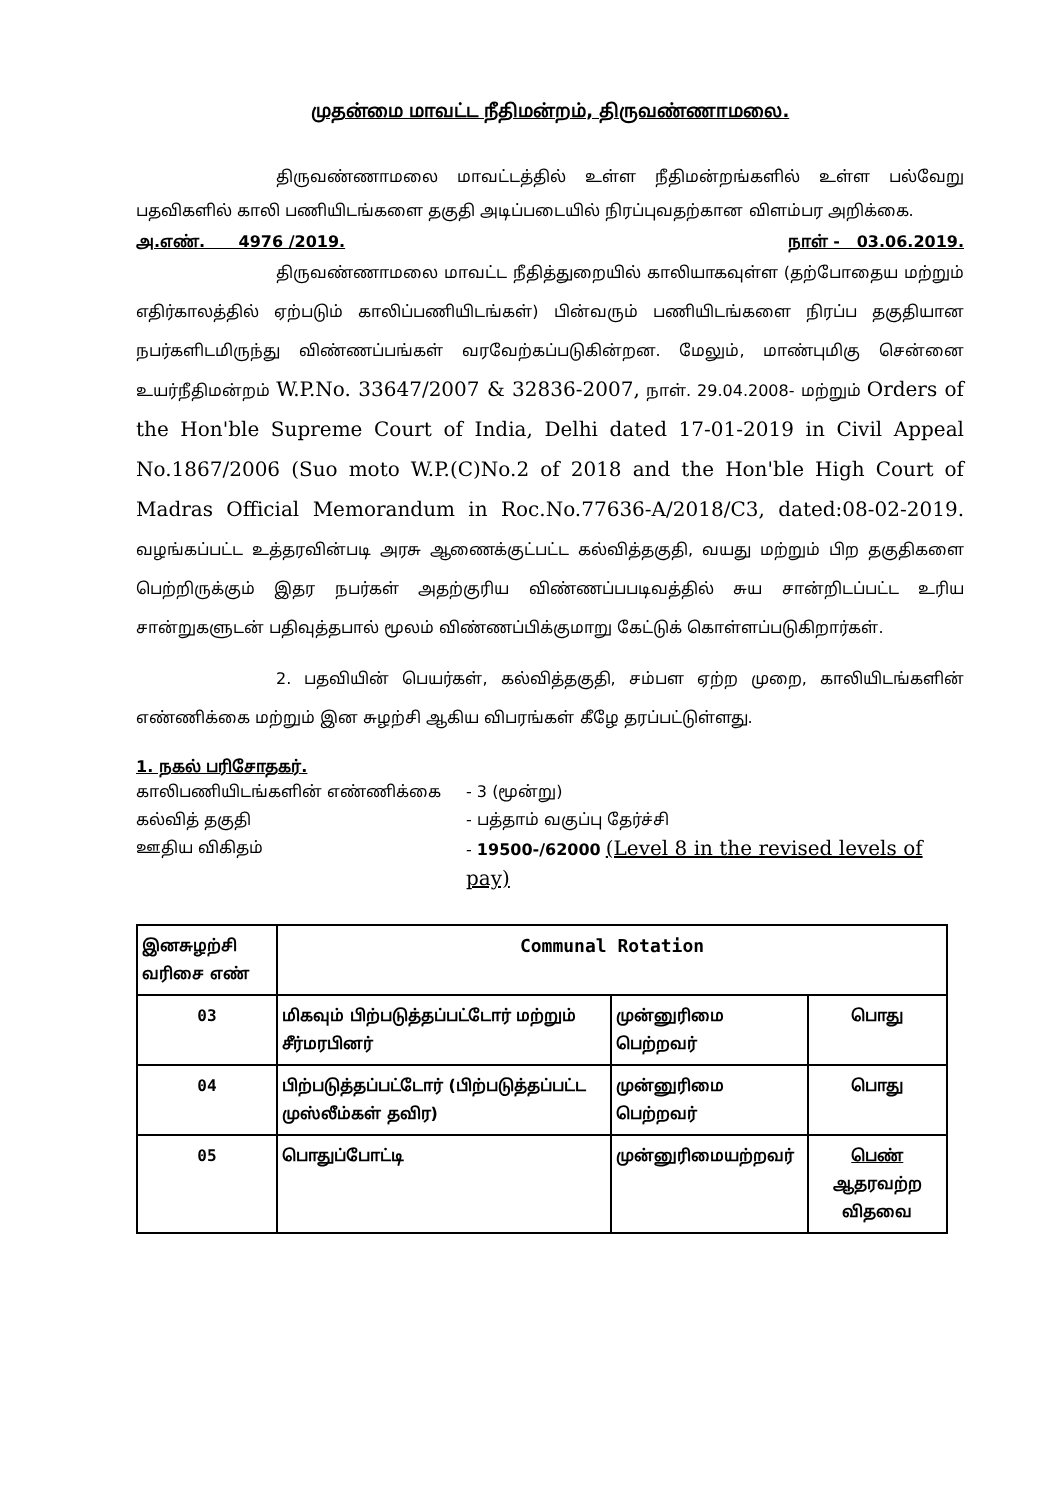முதன்மை மாவட்ட நீதிமன்றம், திருவண்ணாமலை.
திருவண்ணாமலை மாவட்டத்தில் உள்ள நீதிமன்றங்களில் உள்ள பல்வேறு பதவிகளில் காலி பணியிடங்களை தகுதி அடிப்படையில் நிரப்புவதற்கான விளம்பர அறிக்கை.
அ.எண். 4976 /2019. நாள் - 03.06.2019.
திருவண்ணாமலை மாவட்ட நீதித்துறையில் காலியாகவுள்ள (தற்போதைய மற்றும் எதிர்காலத்தில் ஏற்படும் காலிப்பணியிடங்கள்) பின்வரும் பணியிடங்களை நிரப்ப தகுதியான நபர்களிடமிருந்து விண்ணப்பங்கள் வரவேற்கப்படுகின்றன. மேலும், மாண்புமிகு சென்னை உயர்நீதிமன்றம் W.P.No. 33647/2007 & 32836-2007, நாள். 29.04.2008- மற்றும் Orders of the Hon'ble Supreme Court of India, Delhi dated 17-01-2019 in Civil Appeal No.1867/2006 (Suo moto W.P.(C)No.2 of 2018 and the Hon'ble High Court of Madras Official Memorandum in Roc.No.77636-A/2018/C3, dated:08-02-2019. வழங்கப்பட்ட உத்தரவின்படி அரசு ஆணைக்குட்பட்ட கல்வித்தகுதி, வயது மற்றும் பிற தகுதிகளை பெற்றிருக்கும் இதர நபர்கள் அதற்குரிய விண்ணப்பபடிவத்தில் சுய சான்றிடப்பட்ட உரிய சான்றுகளுடன் பதிவுத்தபால் மூலம் விண்ணப்பிக்குமாறு கேட்டுக் கொள்ளப்படுகிறார்கள்.
2. பதவியின் பெயர்கள், கல்வித்தகுதி, சம்பள ஏற்ற முறை, காலியிடங்களின் எண்ணிக்கை மற்றும் இன சுழற்சி ஆகிய விபரங்கள் கீழே தரப்பட்டுள்ளது.
1. நகல் பரிசோதகர்.
காலிபணியிடங்களின் எண்ணிக்கை - 3 (மூன்று) கல்வித் தகுதி - பத்தாம் வகுப்பு தேர்ச்சி ஊதிய விகிதம் - 19500-/62000 (Level 8 in the revised levels of pay)
| இனசுழற்சி வரிசை எண் | Communal Rotation | | |
| --- | --- | --- | --- |
| 03 | மிகவும் பிற்படுத்தப்பட்டோர் மற்றும் சீர்மரபினர் | முன்னுரிமை பெற்றவர் | பொது |
| 04 | பிற்படுத்தப்பட்டோர் (பிற்படுத்தப்பட்ட முஸ்லீம்கள் தவிர) | முன்னுரிமை பெற்றவர் | பொது |
| 05 | பொதுப்போட்டி | முன்னுரிமையற்றவர் | பெண் ஆதரவற்ற விதவை |